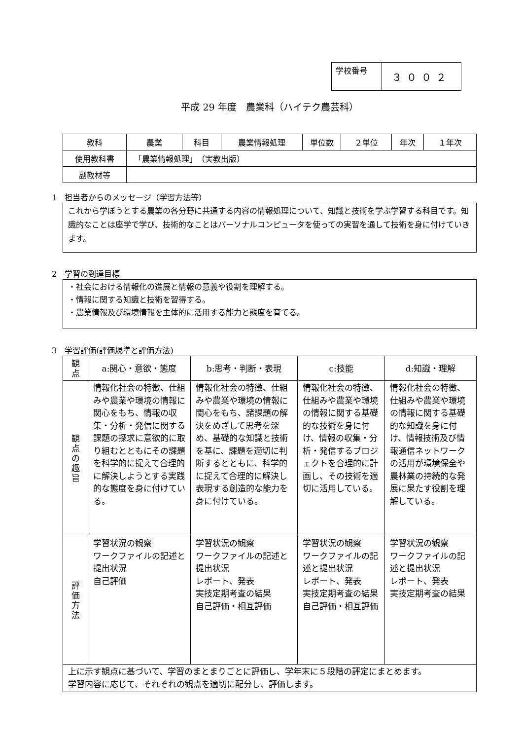| 学校番号 | ３００２ |
平成 29 年度　農業科（ハイテク農芸科）
| 教科 | 農業 | 科目 | 農業情報処理 | 単位数 | ２単位 | 年次 | １年次 |
| 使用教科書 | 「農業情報処理」 （実教出版） | | | | | | |
| 副教材等 | | | | | | | |
1　担当者からのメッセージ（学習方法等）
これから学ぼうとする農業の各分野に共通する内容の情報処理について、知識と技術を学ぶ学習する科目です。知識的なことは座学で学び、技術的なことはパーソナルコンピュータを使っての実習を通して技術を身に付けていきます。
2　学習の到達目標
・社会における情報化の進展と情報の意義や役割を理解する。
・情報に関する知識と技術を習得する。
・農業情報及び環境情報を主体的に活用する能力と態度を育てる。
3　学習評価(評価規準と評価方法)
| 観 点 | a:関心・意欲・態度 | b:思考・判断・表現 | c:技能 | d:知識・理解 |
| 観 点 の 趣 旨 | 情報化社会の特徴、仕組みや農業や環境の情報に関心をもち、情報の収集・分析・発信に関する課題の探求に意欲的に取り組むとともにその課題を科学的に捉えて合理的に解決しようとする実践的な態度を身に付けている。 | 情報化社会の特徴、仕組みや農業や環境の情報に関心をもち、諸課題の解決をめざして思考を深め、基礎的な知識と技術を基に、課題を適切に判断するとともに、科学的に捉えて合理的に解決し表現する創造的な能力を身に付けている。 | 情報化社会の特徴、仕組みや農業や環境の情報に関する基礎的な技術を身に付け、情報の収集・分析・発信するプロジェクトを合理的に計画し、その技術を適切に活用している。 | 情報化社会の特徴、仕組みや農業や環境の情報に関する基礎的な知識を身に付け、情報技術及び情報通信ネットワークの活用が環境保全や農林業の持続的な発展に果たす役割を理解している。 |
| 評 価 方 法 | 学習状況の観察 ワークファイルの記述と提出状況 自己評価 | 学習状況の観察 ワークファイルの記述と提出状況 レポート、発表 実技定期考査の結果 自己評価・相互評価 | 学習状況の観察 ワークファイルの記述と提出状況 レポート、発表 実技定期考査の結果 自己評価・相互評価 | 学習状況の観察 ワークファイルの記述と提出状況 レポート、発表 実技定期考査の結果 |
| 上に示す観点に基づいて、学習のまとまりごとに評価し、学年末に５段階の評定にまとめます。 学習内容に応じて、それぞれの観点を適切に配分し、評価します。 | | | | |